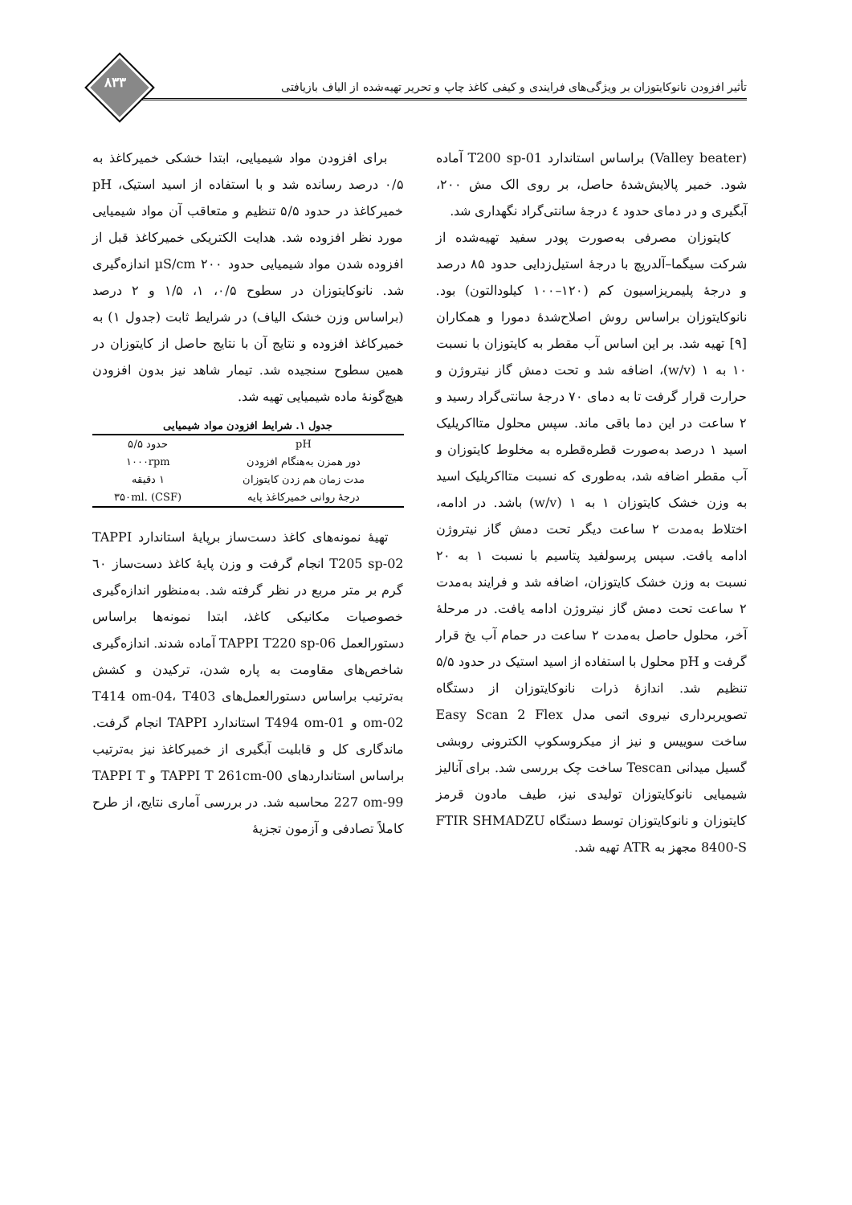تأثیر افزودن نانوکایتوزان بر ویژگی‌های فرایندی و کیفی کاغذ چاپ و تحریر تهیه‌شده از الیاف بازیافتی
۸۳۳
(Valley beater) براساس استاندارد T200 sp-01 آماده شود. خمیر پالایش‌شدهٔ حاصل، بر روی الک مش ۲۰۰، آبگیری و در دمای حدود ٤ درجهٔ سانتی‌گراد نگهداری شد.
کایتوزان مصرفی به‌صورت پودر سفید تهیه‌شده از شرکت سیگما–آلدریچ با درجهٔ استیل‌زدایی حدود ۸۵ درصد و درجهٔ پلیمریزاسیون کم (۱۲۰–۱۰۰ کیلودالتون) بود. نانوکایتوزان براساس روش اصلاح‌شدهٔ دمورا و همکاران [۹] تهیه شد. بر این اساس آب مقطر به کایتوزان با نسبت ۱۰ به ۱ (w/v)، اضافه شد و تحت دمش گاز نیتروژن و حرارت قرار گرفت تا به دمای ۷۰ درجهٔ سانتی‌گراد رسید و ۲ ساعت در این دما باقی ماند. سپس محلول متااکریلیک اسید ۱ درصد به‌صورت قطره‌قطره به مخلوط کایتوزان و آب مقطر اضافه شد، به‌طوری که نسبت متااکریلیک اسید به وزن خشک کایتوزان ۱ به ۱ (w/v) باشد. در ادامه، اختلاط به‌مدت ۲ ساعت دیگر تحت دمش گاز نیتروژن ادامه یافت. سپس پرسولفید پتاسیم با نسبت ۱ به ۲۰ نسبت به وزن خشک کایتوزان، اضافه شد و فرایند به‌مدت ۲ ساعت تحت دمش گاز نیتروژن ادامه یافت. در مرحلهٔ آخر، محلول حاصل به‌مدت ۲ ساعت در حمام آب یخ قرار گرفت و pH محلول با استفاده از اسید استیک در حدود ۵/۵ تنظیم شد. اندازهٔ ذرات نانوکایتوزان از دستگاه تصویربرداری نیروی اتمی مدل Easy Scan 2 Flex ساخت سوییس و نیز از میکروسکوپ الکترونی روبشی گسیل میدانی Tescan ساخت چک بررسی شد. برای آنالیز شیمیایی نانوکایتوزان تولیدی نیز، طیف مادون قرمز کایتوزان و نانوکایتوزان توسط دستگاه FTIR SHMADZU 8400-S مجهز به ATR تهیه شد.
برای افزودن مواد شیمیایی، ابتدا خشکی خمیرکاغذ به ۰/۵ درصد رسانده شد و با استفاده از اسید استیک، pH خمیرکاغذ در حدود ۵/۵ تنظیم و متعاقب آن مواد شیمیایی مورد نظر افزوده شد. هدایت الکتریکی خمیرکاغذ قبل از افزوده شدن مواد شیمیایی حدود ۲۰۰ µS/cm اندازه‌گیری شد. نانوکایتوزان در سطوح ۰/۵، ۱، ۱/۵ و ۲ درصد (براساس وزن خشک الیاف) در شرایط ثابت (جدول ۱) به خمیرکاغذ افزوده و نتایج آن با نتایج حاصل از کایتوزان در همین سطوح سنجیده شد. تیمار شاهد نیز بدون افزودن هیچ‌گونهٔ ماده شیمیایی تهیه شد.
جدول ۱. شرایط افزودن مواد شیمیایی
| pH | حدود ۵/۵ |
| دور همزن به‌هنگام افزودن | ۱۰۰۰rpm |
| مدت زمان هم زدن کایتوزان | ۱ دقیقه |
| درجهٔ روانی خمیرکاغذ پایه | ۳۵۰ml. (CSF) |
تهیهٔ نمونه‌های کاغذ دست‌ساز برپایهٔ استاندارد TAPPI T205 sp-02 انجام گرفت و وزن پایهٔ کاغذ دست‌ساز ٦۰ گرم بر متر مربع در نظر گرفته شد. به‌منظور اندازه‌گیری خصوصیات مکانیکی کاغذ، ابتدا نمونه‌ها براساس دستورالعمل TAPPI T220 sp-06 آماده شدند. اندازه‌گیری شاخص‌های مقاومت به پاره شدن، ترکیدن و کشش به‌ترتیب براساس دستورالعمل‌های T414 om-04، T403 om-02 و T494 om-01 استاندارد TAPPI انجام گرفت. ماندگاری کل و قابلیت آبگیری از خمیرکاغذ نیز به‌ترتیب براساس استانداردهای TAPPI T 261cm-00 و TAPPI T 227 om-99 محاسبه شد. در بررسی آماری نتایج، از طرح کاملاً تصادفی و آزمون تجزیهٔ